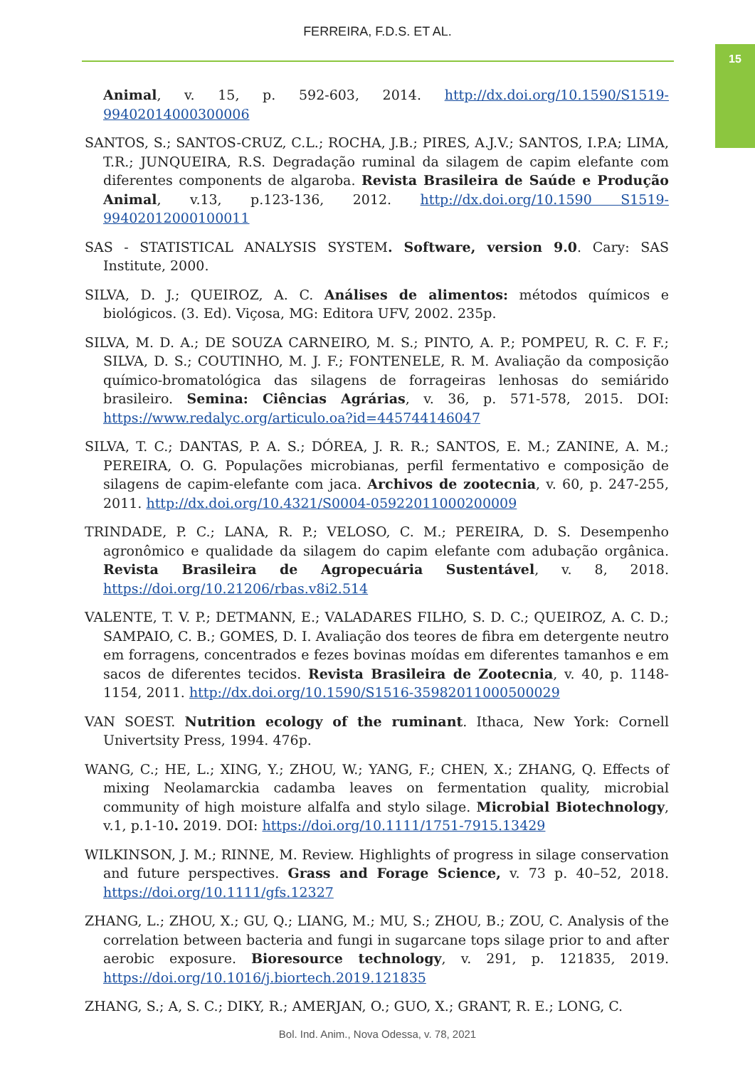FERREIRA, F.D.S. ET AL.
15
Animal, v. 15, p. 592-603, 2014. http://dx.doi.org/10.1590/S1519-99402014000300006
SANTOS, S.; SANTOS-CRUZ, C.L.; ROCHA, J.B.; PIRES, A.J.V.; SANTOS, I.P.A; LIMA, T.R.; JUNQUEIRA, R.S. Degradação ruminal da silagem de capim elefante com diferentes components de algaroba. Revista Brasileira de Saúde e Produção Animal, v.13, p.123-136, 2012. http://dx.doi.org/10.1590 S1519-99402012000100011
SAS - STATISTICAL ANALYSIS SYSTEM. Software, version 9.0. Cary: SAS Institute, 2000.
SILVA, D. J.; QUEIROZ, A. C. Análises de alimentos: métodos químicos e biológicos. (3. Ed). Viçosa, MG: Editora UFV, 2002. 235p.
SILVA, M. D. A.; DE SOUZA CARNEIRO, M. S.; PINTO, A. P.; POMPEU, R. C. F. F.; SILVA, D. S.; COUTINHO, M. J. F.; FONTENELE, R. M. Avaliação da composição químico-bromatológica das silagens de forrageiras lenhosas do semiárido brasileiro. Semina: Ciências Agrárias, v. 36, p. 571-578, 2015. DOI: https://www.redalyc.org/articulo.oa?id=445744146047
SILVA, T. C.; DANTAS, P. A. S.; DÓREA, J. R. R.; SANTOS, E. M.; ZANINE, A. M.; PEREIRA, O. G. Populações microbianas, perfil fermentativo e composição de silagens de capim-elefante com jaca. Archivos de zootecnia, v. 60, p. 247-255, 2011. http://dx.doi.org/10.4321/S0004-05922011000200009
TRINDADE, P. C.; LANA, R. P.; VELOSO, C. M.; PEREIRA, D. S. Desempenho agronômico e qualidade da silagem do capim elefante com adubação orgânica. Revista Brasileira de Agropecuária Sustentável, v. 8, 2018. https://doi.org/10.21206/rbas.v8i2.514
VALENTE, T. V. P.; DETMANN, E.; VALADARES FILHO, S. D. C.; QUEIROZ, A. C. D.; SAMPAIO, C. B.; GOMES, D. I. Avaliação dos teores de fibra em detergente neutro em forragens, concentrados e fezes bovinas moídas em diferentes tamanhos e em sacos de diferentes tecidos. Revista Brasileira de Zootecnia, v. 40, p. 1148-1154, 2011. http://dx.doi.org/10.1590/S1516-35982011000500029
VAN SOEST. Nutrition ecology of the ruminant. Ithaca, New York: Cornell Univertsity Press, 1994. 476p.
WANG, C.; HE, L.; XING, Y.; ZHOU, W.; YANG, F.; CHEN, X.; ZHANG, Q. Effects of mixing Neolamarckia cadamba leaves on fermentation quality, microbial community of high moisture alfalfa and stylo silage. Microbial Biotechnology, v.1, p.1-10. 2019. DOI: https://doi.org/10.1111/1751-7915.13429
WILKINSON, J. M.; RINNE, M. Review. Highlights of progress in silage conservation and future perspectives. Grass and Forage Science, v. 73 p. 40–52, 2018. https://doi.org/10.1111/gfs.12327
ZHANG, L.; ZHOU, X.; GU, Q.; LIANG, M.; MU, S.; ZHOU, B.; ZOU, C. Analysis of the correlation between bacteria and fungi in sugarcane tops silage prior to and after aerobic exposure. Bioresource technology, v. 291, p. 121835, 2019. https://doi.org/10.1016/j.biortech.2019.121835
ZHANG, S.; A, S. C.; DIKY, R.; AMERJAN, O.; GUO, X.; GRANT, R. E.; LONG, C.
Bol. Ind. Anim., Nova Odessa, v. 78, 2021